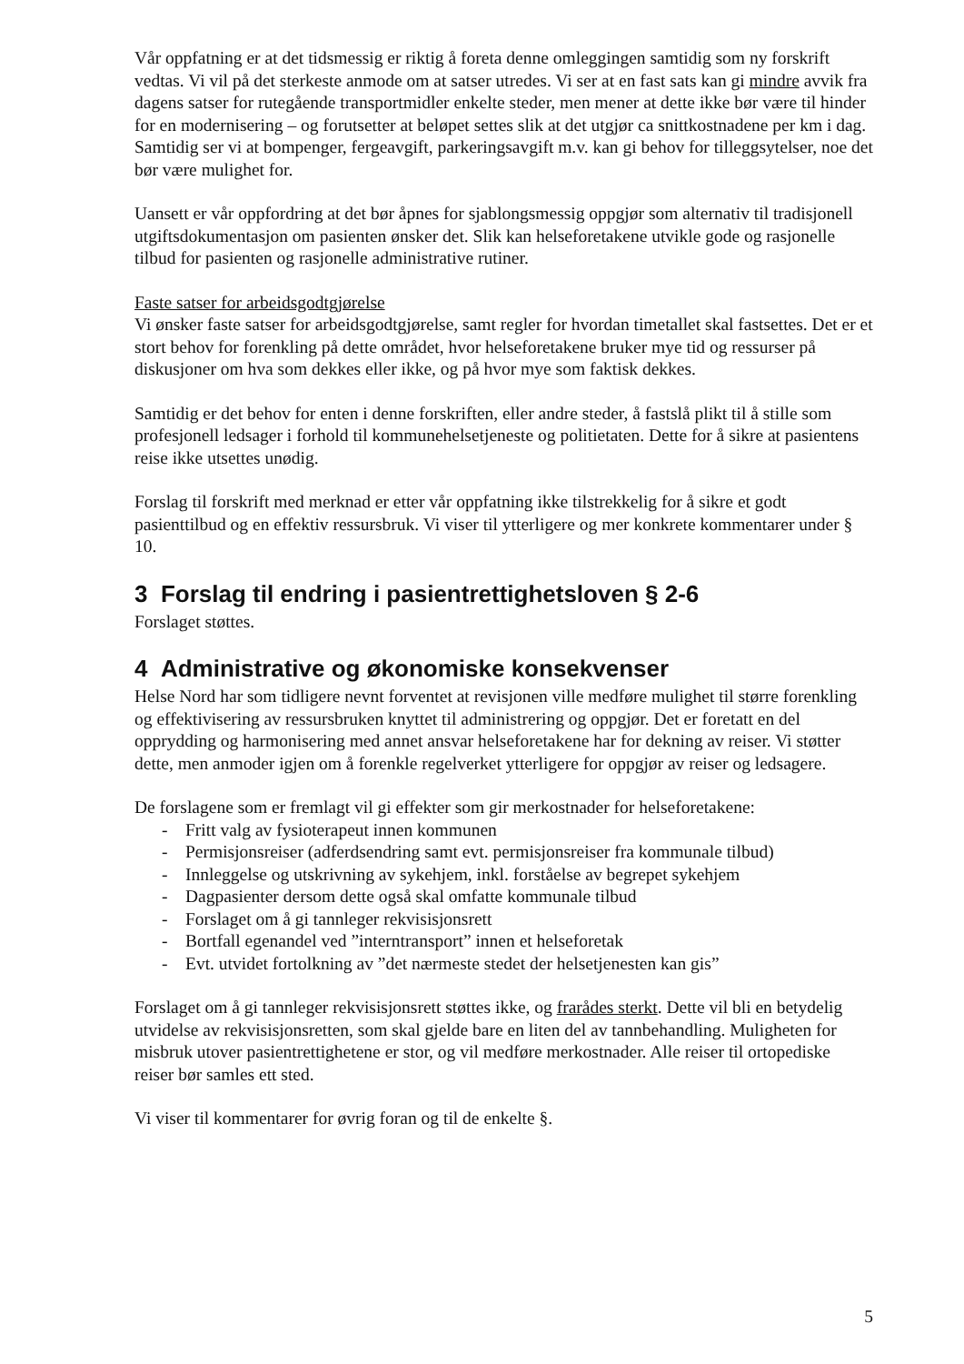Vår oppfatning er at det tidsmessig er riktig å foreta denne omleggingen samtidig som ny forskrift vedtas. Vi vil på det sterkeste anmode om at satser utredes. Vi ser at en fast sats kan gi mindre avvik fra dagens satser for rutegående transportmidler enkelte steder, men mener at dette ikke bør være til hinder for en modernisering – og forutsetter at beløpet settes slik at det utgjør ca snittkostnadene per km i dag. Samtidig ser vi at bompenger, fergeavgift, parkeringsavgift m.v. kan gi behov for tilleggsytelser, noe det bør være mulighet for.
Uansett er vår oppfordring at det bør åpnes for sjablongsmessig oppgjør som alternativ til tradisjonell utgiftsdokumentasjon om pasienten ønsker det. Slik kan helseforetakene utvikle gode og rasjonelle tilbud for pasienten og rasjonelle administrative rutiner.
Faste satser for arbeidsgodtgjørelse
Vi ønsker faste satser for arbeidsgodtgjørelse, samt regler for hvordan timetallet skal fastsettes. Det er et stort behov for forenkling på dette området, hvor helseforetakene bruker mye tid og ressurser på diskusjoner om hva som dekkes eller ikke, og på hvor mye som faktisk dekkes.
Samtidig er det behov for enten i denne forskriften, eller andre steder, å fastslå plikt til å stille som profesjonell ledsager i forhold til kommunehelsetjeneste og politietaten. Dette for å sikre at pasientens reise ikke utsettes unødig.
Forslag til forskrift med merknad er etter vår oppfatning ikke tilstrekkelig for å sikre et godt pasienttilbud og en effektiv ressursbruk. Vi viser til ytterligere og mer konkrete kommentarer under § 10.
3 Forslag til endring i pasientrettighetsloven § 2-6
Forslaget støttes.
4 Administrative og økonomiske konsekvenser
Helse Nord har som tidligere nevnt forventet at revisjonen ville medføre mulighet til større forenkling og effektivisering av ressursbruken knyttet til administrering og oppgjør. Det er foretatt en del opprydding og harmonisering med annet ansvar helseforetakene har for dekning av reiser. Vi støtter dette, men anmoder igjen om å forenkle regelverket ytterligere for oppgjør av reiser og ledsagere.
De forslagene som er fremlagt vil gi effekter som gir merkostnader for helseforetakene:
- Fritt valg av fysioterapeut innen kommunen
- Permisjonsreiser (adferdsendring samt evt. permisjonsreiser fra kommunale tilbud)
- Innleggelse og utskrivning av sykehjem, inkl. forståelse av begrepet sykehjem
- Dagpasienter dersom dette også skal omfatte kommunale tilbud
- Forslaget om å gi tannleger rekvisisjonsrett
- Bortfall egenandel ved ”interntransport” innen et helseforetak
- Evt. utvidet fortolkning av ”det nærmeste stedet der helsetjenesten kan gis”
Forslaget om å gi tannleger rekvisisjonsrett støttes ikke, og frarådes sterkt. Dette vil bli en betydelig utvidelse av rekvisisjonsretten, som skal gjelde bare en liten del av tannbehandling. Muligheten for misbruk utover pasientrettighetene er stor, og vil medføre merkostnader. Alle reiser til ortopediske reiser bør samles ett sted.
Vi viser til kommentarer for øvrig foran og til de enkelte §.
5